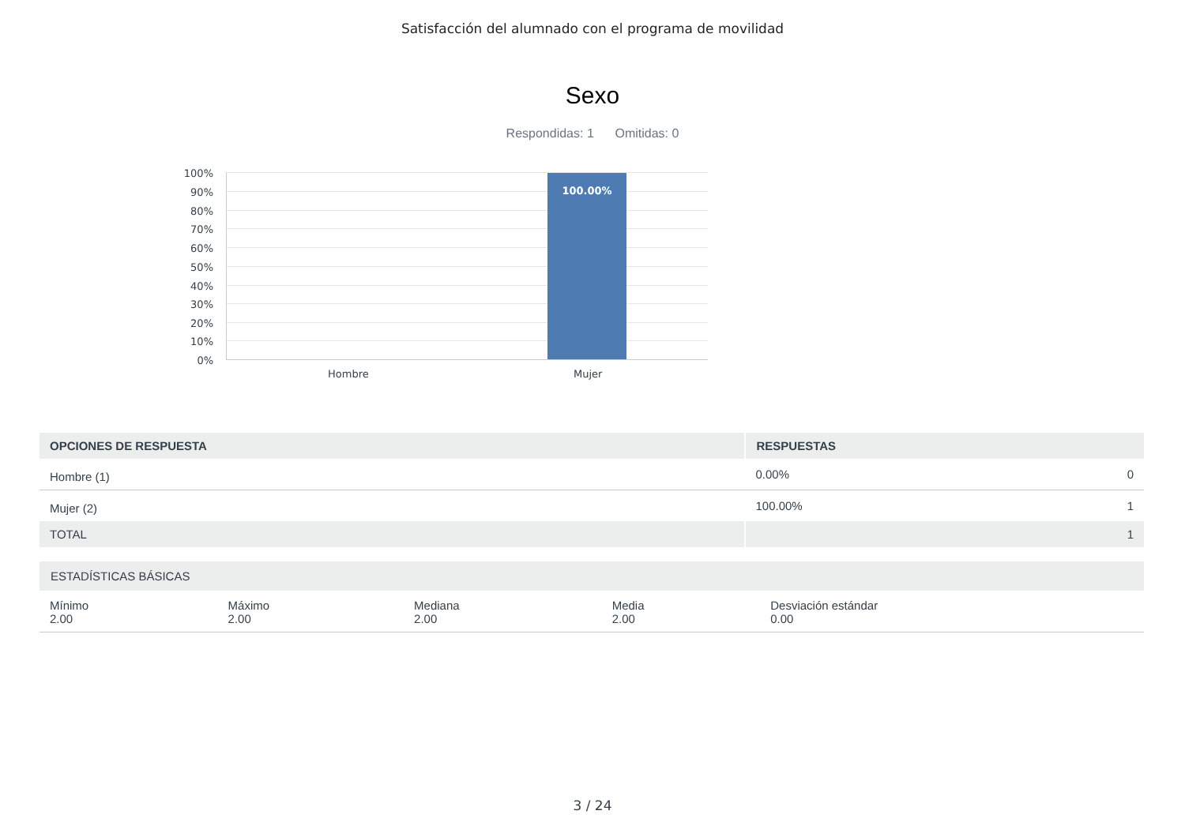Satisfacción del alumnado con el programa de movilidad
Sexo
Respondidas: 1 Omitidas: 0
100%
90%
80%
70%
60%
50%
40%
30%
20%
10%
0%
100.00%
Hombre Mujer
| OPCIONES DE RESPUESTA | RESPUESTAS | |
| --- | --- | --- |
| Hombre (1) | 0.00% | 0 |
| Mujer (2) | 100.00% | 1 |
| TOTAL | | 1 |
| ESTADÍSTICAS BÁSICAS | | | | |
| --- | --- | --- | --- | --- |
| Mínimo 2.00 | Máximo 2.00 | Mediana 2.00 | Media 2.00 | Desviación estándar 0.00 |
3 / 24